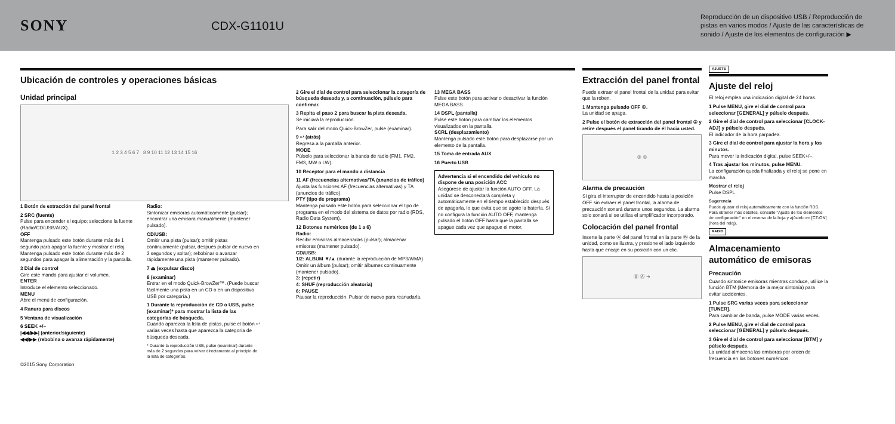SONY
CDX-G1101U
Reproducción de un dispositivo USB / Reproducción de pistas en varios modos / Ajuste de las características de sonido / Ajuste de los elementos de configuración ▶
Ubicación de controles y operaciones básicas
Unidad principal
1 2 3 4 5 6 7 8 9 10 11 12 13 14 15 16
1 Botón de extracción del panel frontal
2 SRC (fuente)
Pulse para encender el equipo; seleccione la fuente (Radio/CD/USB/AUX).
OFF
Mantenga pulsado este botón durante más de 1 segundo para apagar la fuente y mostrar el reloj.
Mantenga pulsado este botón durante más de 2 segundos para apagar la alimentación y la pantalla.
3 Dial de control
Gire este mando para ajustar el volumen.
ENTER
Introduce el elemento seleccionado.
MENU
Abre el menú de configuración.
4 Ranura para discos
5 Ventana de visualización
6 SEEK +/–
|◀◀/▶▶| (anterior/siguiente)
◀◀/▶▶ (rebobina o avanza rápidamente)
Radio:
Sintonizar emisoras automáticamente (pulsar); encontrar una emisora manualmente (mantener pulsado).
CD/USB:
Omitir una pista (pulsar); omitir pistas continuamente (pulsar, después pulsar de nuevo en 2 segundos y soltar); rebobinar o avanzar rápidamente una pista (mantener pulsado).
7 ⏏ (expulsar disco)
8 (examinar)
Entrar en el modo Quick-BrowZer™. (Puede buscar fácilmente una pista en un CD o en un dispositivo USB por categoría.)
1 Durante la reproducción de CD o USB, pulse (examinar)* para mostrar la lista de las categorías de búsqueda.
Cuando aparezca la lista de pistas, pulse el botón ↩ varias veces hasta que aparezca la categoría de búsqueda deseada.
* Durante la reproducción USB, pulse (examinar) durante más de 2 segundos para volver directamente al principio de la lista de categorías.
©2015 Sony Corporation
2 Gire el dial de control para seleccionar la categoría de búsqueda deseada y, a continuación, púlselo para confirmar.
3 Repita el paso 2 para buscar la pista deseada.
Se iniciará la reproducción.
Para salir del modo Quick-BrowZer, pulse (examinar).
9 ↩ (atrás)
Regresa a la pantalla anterior.
MODE
Púlselo para seleccionar la banda de radio (FM1, FM2, FM3, MW o LW).
10 Receptor para el mando a distancia
11 AF (frecuencias alternativas/TA (anuncios de tráfico)
Ajusta las funciones AF (frecuencias alternativas) y TA (anuncios de tráfico).
PTY (tipo de programa)
Mantenga pulsado este botón para seleccionar el tipo de programa en el modo del sistema de datos por radio (RDS, Radio Data System).
12 Botones numéricos (de 1 a 6)
Radio:
Recibir emisoras almacenadas (pulsar); almacenar emisoras (mantener pulsado).
CD/USB:
1/2: ALBUM ▼/▲ (durante la reproducción de MP3/WMA)
Omitir un álbum (pulsar); omitir álbumes continuamente (mantener pulsado).
3: (repetir)
4: SHUF (reproducción aleatoria)
6: PAUSE
Pausar la reproducción. Pulsar de nuevo para reanudarla.
13 MEGA BASS
Pulse este botón para activar o desactivar la función MEGA BASS.
14 DSPL (pantalla)
Pulse este botón para cambiar los elementos visualizados en la pantalla.
SCRL (desplazamiento)
Mantenga pulsado este botón para desplazarse por un elemento de la pantalla.
15 Toma de entrada AUX
16 Puerto USB
Advertencia si el encendido del vehículo no dispone de una posición ACC
Asegúrese de ajustar la función AUTO OFF. La unidad se desconectará completa y automáticamente en el tiempo establecido después de apagarla, lo que evita que se agote la batería. Si no configura la función AUTO OFF, mantenga pulsado el botón OFF hasta que la pantalla se apague cada vez que apague el motor.
Extracción del panel frontal
Puede extraer el panel frontal de la unidad para evitar que la roben.
1 Mantenga pulsado OFF ①.
La unidad se apaga.
2 Pulse el botón de extracción del panel frontal ② y retire después el panel tirando de él hacia usted.
② ①
Alarma de precaución
Si gira el interruptor de encendido hasta la posición OFF sin extraer el panel frontal, la alarma de precaución sonará durante unos segundos. La alarma solo sonará si se utiliza el amplificador incorporado.
Colocación del panel frontal
Inserte la parte Ⓐ del panel frontal en la parte Ⓑ de la unidad, como se ilustra, y presione el lado izquierdo hasta que encaje en su posición con un clic.
Ⓑ Ⓐ ➔
AJUSTE
Ajuste del reloj
El reloj emplea una indicación digital de 24 horas.
1 Pulse MENU, gire el dial de control para seleccionar [GENERAL] y púlselo después.
2 Gire el dial de control para seleccionar [CLOCK-ADJ] y púlselo después.
El indicador de la hora parpadea.
3 Gire el dial de control para ajustar la hora y los minutos.
Para mover la indicación digital, pulse SEEK+/–.
4 Tras ajustar los minutos, pulse MENU.
La configuración queda finalizada y el reloj se pone en marcha.
Mostrar el reloj
Pulse DSPL.
Sugerencia
Puede ajustar el reloj automáticamente con la función RDS. Para obtener más detalles, consulte "Ajuste de los elementos de configuración" en el reverso de la hoja y ajústelo en [CT-ON] (hora del reloj).
RADIO
Almacenamiento automático de emisoras
Precaución
Cuando sintonice emisoras mientras conduce, utilice la función BTM (Memoria de la mejor sintonía) para evitar accidentes.
1 Pulse SRC varias veces para seleccionar [TUNER].
Para cambiar de banda, pulse MODE varias veces.
2 Pulse MENU, gire el dial de control para seleccionar [GENERAL] y púlselo después.
3 Gire el dial de control para seleccionar [BTM] y púlselo después.
La unidad almacena las emisoras por orden de frecuencia en los botones numéricos.